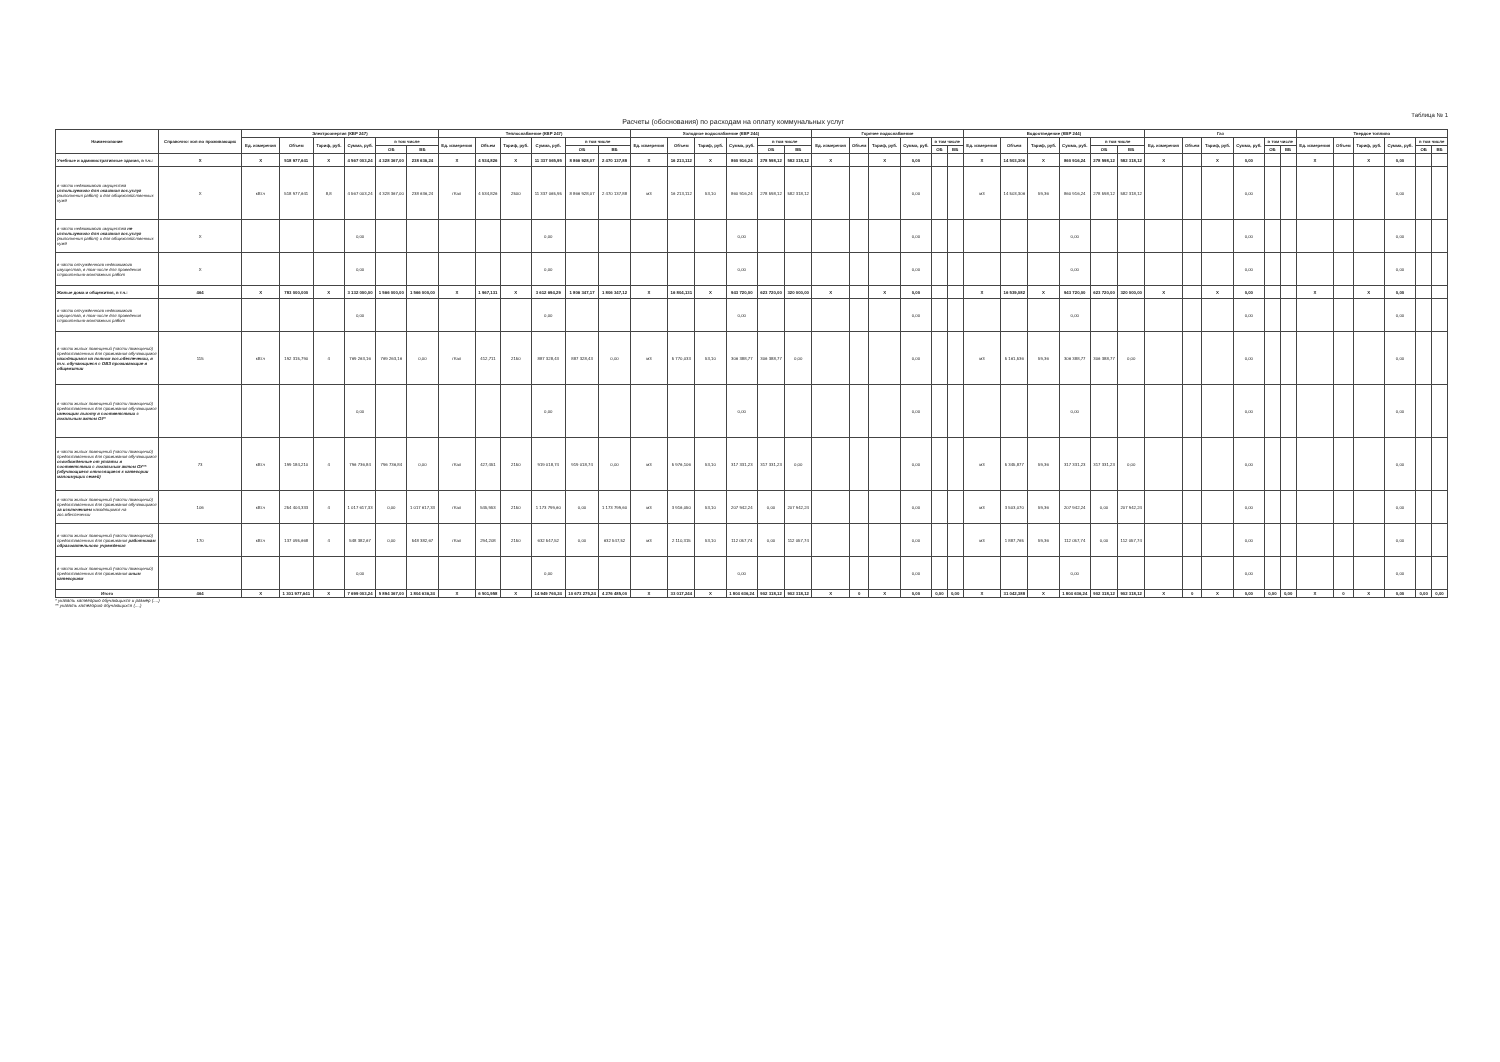Расчеты (обоснования) по расходам на оплату коммунальных услуг
Таблица № 1
| Наименование | Справочно: кол-во проживающих | Электроэнергия (КВР 247) | | | | | | Теплоснабжение (КВР 247) | | | | | | Холодное водоснабжение (КВР 244) | | | | | | Горячее водоснабжение | | | | | | Водоотведение (КВР 244) | | | | | | Газ | | | | | | Твердое топливо | | | | | |
| --- | --- | --- | --- | --- | --- | --- | --- | --- | --- | --- | --- | --- | --- | --- | --- | --- | --- | --- | --- | --- | --- | --- | --- | --- | --- | --- | --- | --- | --- | --- | --- | --- | --- | --- | --- | --- | --- | --- | --- | --- | --- | --- | --- |
| | | Ед. измерения | Объем | Тариф, руб. | Сумма, руб. | в том числе | | Ед. измерения | Объем | Тариф, руб. | Сумма, руб. | в том числе | | Ед. измерения | Объем | Тариф, руб. | Сумма, руб. | в том числе | | Ед. измерения | Объем | Тариф, руб. | Сумма, руб. | в том числе | | Ед. измерения | Объем | Тариф, руб. | Сумма, руб. | в том числе | | Ед. измерения | Объем | Тариф, руб. | Сумма, руб. | в том числе | | Ед. измерения | Объем | Тариф, руб. | Сумма, руб. | в том числе | |
| | | | | | | ОБ | ВБ | | | | | ОБ | ВБ | | | | | ОБ | ВБ | | | | | ОБ | ВБ | | | | | ОБ | ВБ | | | | | ОБ | ВБ | | | | | ОБ | ВБ |
| Учебные и административные здания, в т.ч.: | X | X | 518 977,641 | X | 4 567 003,24 | 4 328 367,00 | 238 636,24 | X | 4 534,826 | X | 11 337 065,95 | 8 866 928,07 | 2 470 137,88 | X | 16 213,112 | X | 860 916,24 | 278 598,12 | 582 318,12 | X | | X | 0,00 | | | X | 14 503,306 | X | 860 916,24 | 278 598,12 | 582 318,12 | X | | X | 0,00 | | | X | | X | 0,00 | | |
| в части недвижимого имущества используемого для оказания гос.услуг (выполнения работ) и для общехозяйственных нужд | X | кВт.ч | 518 977,641 | 8,8 | 4 567 003,24 | 4 328 367,00 | 238 636,24 | гКал | 4 534,826 | 2500 | 11 337 065,95 | 8 866 928,07 | 2 470 137,88 | м3 | 16 213,112 | 53,10 | 860 916,24 | 278 598,12 | 582 318,12 | | | | 0,00 | | | м3 | 14 503,306 | 59,36 | 860 916,24 | 278 598,12 | 582 318,12 | | | | 0,00 | | | | | | 0,00 | | |
| в части недвижимого имущества не используемого для оказания гос.услуг (выполнения работ) и для общехозяйственных нужд | X | | | | 0,00 | | | | | | 0,00 | | | | | | 0,00 | | | | | | 0,00 | | | | | | 0,00 | | | | | | 0,00 | | | | | | 0,00 | | |
| в части отчужденного недвижимого имущества, в том числе для проведения строительно-монтажных работ | X | | | | 0,00 | | | | | | 0,00 | | | | | | 0,00 | | | | | | 0,00 | | | | | | 0,00 | | | | | | 0,00 | | | | | | 0,00 | | |
| Жилые дома и общежития, в т.ч.: | 464 | X | 783 000,000 | X | 3 132 000,00 | 1 566 000,00 | 1 566 000,00 | X | 1 967,131 | X | 3 612 694,29 | 1 806 347,17 | 1 806 347,12 | X | 16 804,131 | X | 943 720,00 | 623 720,00 | 320 000,00 | X | | X | 0,00 | | | X | 16 539,082 | X | 943 720,00 | 623 720,00 | 320 000,00 | X | | X | 0,00 | | | X | | X | 0,00 | | |
| в части отчужденного недвижимого имущества, в том числе для проведения строительно-монтажных работ | | | | | 0,00 | | | | | | 0,00 | | | | | | 0,00 | | | | | | 0,00 | | | | | | 0,00 | | | | | | 0,00 | | | | | | 0,00 | | |
| в части жилых помещений (части помещений) предоставленных для проживания обучающимся находящимся на полном гос.обеспечении, в т.ч. обучающиеся с ОВЗ проживающие в общежитии | 115 | кВт.ч | 192 315,790 | 4 | 769 263,16 | 769 263,16 | 0,00 | гКал | 412,711 | 2150 | 887 328,43 | 887 328,43 | 0,00 | м3 | 5 770,033 | 53,10 | 306 388,77 | 306 388,77 | 0,00 | | | | 0,00 | | | м3 | 5 161,536 | 59,36 | 306 388,77 | 306 388,77 | 0,00 | | | | 0,00 | | | | | | 0,00 | | |
| в части жилых помещений (части помещений) предоставленных для проживания обучающимся имеющим льготу в соответствии с локальным актом ОУ* | | | | | 0,00 | | | | | | 0,00 | | | | | | 0,00 | | | | | | 0,00 | | | | | | 0,00 | | | | | | 0,00 | | | | | | 0,00 | | |
| в части жилых помещений (части помещений) предоставленных для проживания обучающимся освобожденные от уплаты в соответствии с локальным актом ОУ** (обучающиеся относящиеся к категории малоимущих семей) | 73 | кВт.ч | 199 184,210 | 4 | 796 736,84 | 796 736,84 | 0,00 | гКал | 427,451 | 2150 | 919 018,74 | 919 018,74 | 0,00 | м3 | 5 976,106 | 53,10 | 317 331,23 | 317 331,23 | 0,00 | | | | 0,00 | | | м3 | 5 345,877 | 59,36 | 317 331,23 | 317 331,23 | 0,00 | | | | 0,00 | | | | | | 0,00 | | |
| в части жилых помещений (части помещений) предоставленных для проживания обучающимся за исключением находящимся на гос.обеспечении | 106 | кВт.ч | 254 404,333 | 4 | 1 017 617,33 | 0,00 | 1 017 617,33 | гКал | 545,953 | 2150 | 1 173 799,60 | 0,00 | 1 173 799,60 | м3 | 3 916,050 | 53,10 | 207 942,24 | 0,00 | 207 942,24 | | | | 0,00 | | | м3 | 3 503,070 | 59,36 | 207 942,24 | 0,00 | 207 942,24 | | | | 0,00 | | | | | | 0,00 | | |
| в части жилых помещений (части помещений) предоставленных для проживания работникам образовательного учреждения | 170 | кВт.ч | 137 095,668 | 4 | 548 382,67 | 0,00 | 548 382,67 | гКал | 294,208 | 2150 | 632 547,52 | 0,00 | 632 547,52 | м3 | 2 110,315 | 53,10 | 112 057,74 | 0,00 | 112 057,74 | | | | 0,00 | | | м3 | 1 887,765 | 59,36 | 112 057,74 | 0,00 | 112 057,74 | | | | 0,00 | | | | | | 0,00 | | |
| в части жилых помещений (части помещений) предоставленных для проживания иным категориям | | | | | 0,00 | | | | | | 0,00 | | | | | | 0,00 | | | | | | 0,00 | | | | | | 0,00 | | | | | | 0,00 | | | | | | 0,00 | | |
| Итого | 464 | X | 1 301 977,641 | X | 7 699 003,24 | 5 894 367,00 | 1 804 636,24 | X | 6 501,958 | X | 14 949 760,24 | 10 673 275,24 | 4 276 485,00 | X | 33 017,244 | X | 1 804 636,24 | 902 318,12 | 902 318,12 | X | 0 | X | 0,00 | 0,00 | 0,00 | X | 31 042,388 | X | 1 804 636,24 | 902 318,12 | 902 318,12 | X | 0 | X | 0,00 | 0,00 | 0,00 | X | 0 | X | 0,00 | 0,00 | 0,00 |
* указать категорию обучающихся и размер (....)
** указать категорию обучающихся (....)